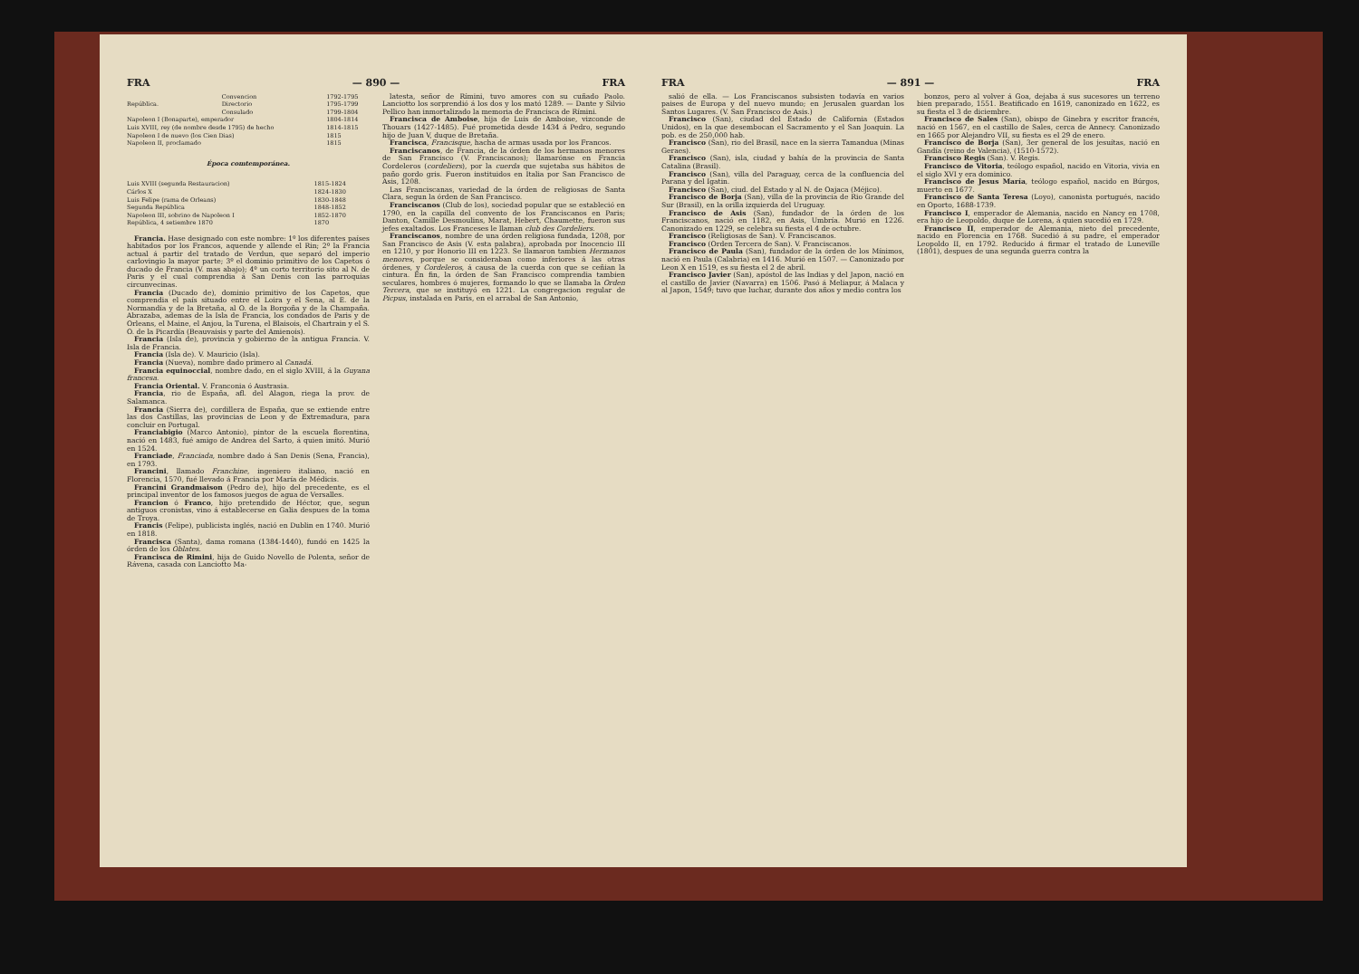FRA — 890 — FRA
| República. | Convencion | 1792-1795 |
| | Directorio | 1795-1799 |
| | Consulado | 1799-1804 |
| Napoleon I (Bonaparte), emperador | | 1804-1814 |
| Luis XVIII, rey (de nombre desde 1795) de hecho | | 1814-1815 |
| Napoleon I de nuevo (los Cien Dias) | | 1815 |
| Napoleon II, proclamado | | 1815 |
Época comtemporánea.
| Luis XVIII (segunda Restauracion) | 1815-1824 |
| Cárlos X | 1824-1830 |
| Luis Felipe (rama de Orleans) | 1830-1848 |
| Segunda República | 1848-1852 |
| Napoleon III, sobrino de Napoleon I | 1852-1870 |
| República, 4 setiembre 1870 | 1870 |
Francia. Hase designado con este nombre: 1º los diferentes países habitados por los Francos, aquende y allende el Rin; 2º la Francia actual á partir del tratado de Verdun, que separó del imperio carlovingio la mayor parte; 3º el dominio primitivo de los Capetos ó ducado de Francia (V. mas abajo); 4º un corto territorio sito al N. de Paris y el cual comprendia á San Denis con las parroquias circunvecinas.
Francia (Ducado de), dominio primitivo de los Capetos, que comprendia el país situado entre el Loira y el Sena, al E. de la Normandía y de la Bretaña, al O. de la Borgoña y de la Champaña. Abrazaba, ademas de la Isla de Francia, los condados de Paris y de Orleans, el Maine, el Anjou, la Turena, el Blaisois, el Chartrain y el S. O. de la Picardía (Beauvaisis y parte del Amienois).
Francia (Isla de), provincia y gobierno de la antigua Francia. V. Isla de Francia.
Francia (Isla de). V. Mauricio (Isla).
Francia (Nueva), nombre dado primero al Canadá.
Francia equinoccial, nombre dado, en el siglo XVIII, á la Guyana francesa.
Francia Oriental. V. Franconia ó Austrasia.
Francia, rio de España, afl. del Alagon, riega la prov. de Salamanca.
Francia (Sierra de), cordillera de España, que se extiende entre las dos Castillas, las provincias de Leon y de Extremadura, para concluir en Portugal.
Franciabigio (Marco Antonio), pintor de la escuela florentina, nació en 1483, fué amigo de Andrea del Sarto, á quien imitó. Murió en 1524.
Franciade, Franciada, nombre dado á San Denis (Sena, Francia), en 1793.
Francini, llamado Franchine, ingeniero italiano, nació en Florencia, 1570, fué llevado á Francia por María de Médicis.
Francini Grandmaison (Pedro de), hijo del precedente, es el principal inventor de los famosos juegos de agua de Versalles.
Francion ó Franco, hijo pretendido de Héctor, que, segun antiguos cronistas, vino á establecerse en Galia despues de la toma de Troya.
Francis (Felipe), publicista inglés, nació en Dublin en 1740. Murió en 1818.
Francisca (Santa), dama romana (1384-1440), fundó en 1425 la órden de los Oblates.
Francisca de Rimini, hija de Guido Novello de Polenta, señor de Rávena, casada con Lanciotto Ma-
latesta, señor de Rímini, tuvo amores con su cuñado Paolo. Lanciotto los sorprendió á los dos y los mató 1289. — Dante y Silvio Pellico han inmortalizado la memoria de Francisca de Rímini.
Francisca de Amboise, hija de Luis de Amboise, vizconde de Thouars (1427-1485). Fué prometida desde 1434 á Pedro, segundo hijo de Juan V, duque de Bretaña.
Francisca, Francisque, hacha de armas usada por los Francos.
Franciscanos, de Francia, de la órden de los hermanos menores de San Francisco (V. Franciscanos); llamarónse en Francia Cordeleros (cordeliers), por la cuerda que sujetaba sus hábitos de paño gordo gris. Fueron instituidos en Italia por San Francisco de Asis, 1208.
Las Franciscanas, variedad de la órden de religiosas de Santa Clara, segun la órden de San Francisco.
Franciscanos (Club de los), sociedad popular que se estableció en 1790, en la capilla del convento de los Franciscanos en Paris; Danton, Camille Desmoulins, Marat, Hebert, Chaumette, fueron sus jefes exaltados. Los Franceses le llaman club des Cordeliers.
Franciscanos, nombre de una órden religiosa fundada, 1208, por San Francisco de Asis (V. esta palabra), aprobada por Inocencio III en 1210, y por Honorio III en 1223. Se llamaron tambien Hermanos menores, porque se consideraban como inferiores á las otras órdenes, y Cordeleros, á causa de la cuerda con que se ceñian la cintura. En fin, la órden de San Francisco comprendia tambien seculares, hombres ó mujeres, formando lo que se llamaba la Orden Tercera, que se instituyó en 1221. La congregacion regular de Picpus, instalada en Paris, en el arrabal de San Antonio,
FRA — 891 — FRA
salió de ella. — Los Franciscanos subsisten todavía en varios paises de Europa y del nuevo mundo; en Jerusalen guardan los Santos Lugares. (V. San Francisco de Asis.)
Francisco (San), ciudad del Estado de California (Estados Unidos), en la que desembocan el Sacramento y el San Joaquin. La pob. es de 250,000 hab.
Francisco (San), rio del Brasil, nace en la sierra Tamandua (Minas Geraes).
Francisco (San), isla, ciudad y bahía de la provincia de Santa Catalina (Brasil).
Francisco (San), villa del Paraguay, cerca de la confluencia del Parana y del Igatin.
Francisco (San), ciud. del Estado y al N. de Oajaca (Méjico).
Francisco de Borja (San), villa de la provincia de Rio Grande del Sur (Brasil), en la orilla izquierda del Uruguay.
Francisco de Asis (San), fundador de la órden de los Franciscanos, nació en 1182, en Asis, Umbría. Murió en 1226. Canonizado en 1229, se celebra su fiesta el 4 de octubre.
Francisco (Religiosas de San). V. Franciscanos.
Francisco (Orden Tercera de San). V. Franciscanos.
Francisco de Paula (San), fundador de la órden de los Mínimos, nació en Paula (Calabria) en 1416. Murió en 1507. — Canonizado por Leon X en 1519, es su fiesta el 2 de abril.
Francisco Javier (San), apóstol de las Indias y del Japon, nació en el castillo de Javier (Navarra) en 1506. Pasó á Meliapur, á Malaca y al Japon, 1549; tuvo que luchar, durante dos años y medio contra los
bonzos, pero al volver á Goa, dejaba á sus sucesores un terreno bien preparado, 1551. Beatificado en 1619, canonizado en 1622, es su fiesta el 3 de diciembre.
Francisco de Sales (San), obispo de Ginebra y escritor francés, nació en 1567, en el castillo de Sales, cerca de Annecy. Canonizado en 1665 por Alejandro VII, su fiesta es el 29 de enero.
Francisco de Borja (San), 3er general de los jesuítas, nació en Gandía (reino de Valencia), (1510-1572).
Francisco Regis (San). V. Regis.
Francisco de Vitoria, teólogo español, nacido en Vitoria, vivia en el siglo XVI y era dominico.
Francisco de Jesus María, teólogo español, nacido en Búrgos, muerto en 1677.
Francisco de Santa Teresa (Loyo), canonista portugués, nacido en Oporto, 1688-1739.
Francisco I, emperador de Alemania, nacido en Nancy en 1708, era hijo de Leopoldo, duque de Lorena, á quien sucedió en 1729.
Francisco II, emperador de Alemania, nieto del precedente, nacido en Florencia en 1768. Sucedió á su padre, el emperador Leopoldo II, en 1792. Reducido á firmar el tratado de Luneville (1801), despues de una segunda guerra contra la